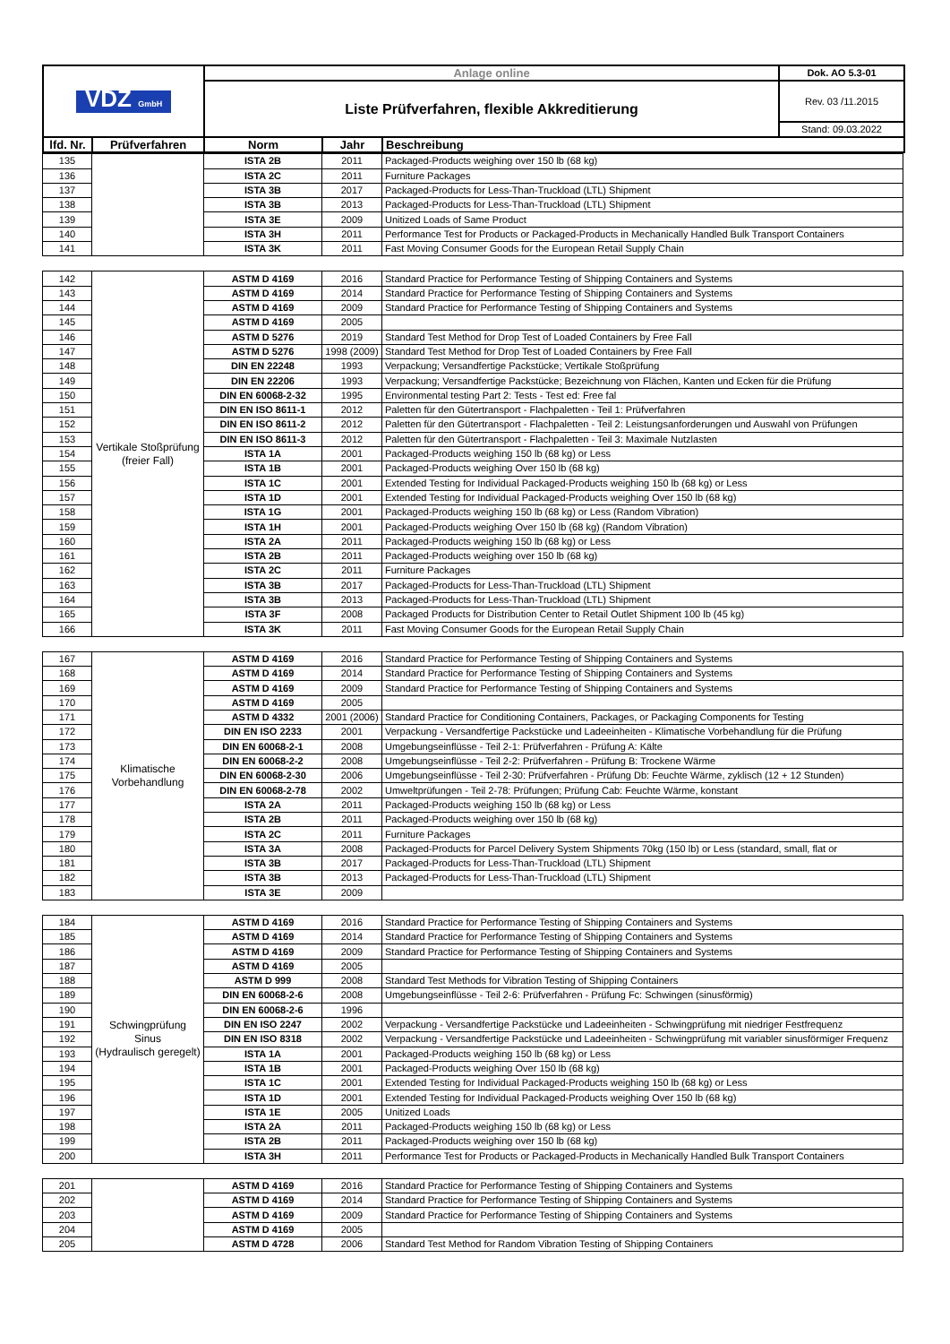| VDZ GmbH | | Anlage online | | | Dok. AO 5.3-01 |
| | | Liste Prüfverfahren, flexible Akkreditierung | | | Rev. 03 /11.2015 |
| | | | | | Stand: 09.03.2022 |
| lfd. Nr. | Prüfverfahren | Norm | Jahr | Beschreibung | |
| 135 | | ISTA 2B | 2011 | Packaged-Products weighing over 150 lb (68 kg) |
| 136 | | ISTA 2C | 2011 | Furniture Packages |
| 137 | | ISTA 3B | 2017 | Packaged-Products for Less-Than-Truckload (LTL) Shipment |
| 138 | | ISTA 3B | 2013 | Packaged-Products for Less-Than-Truckload (LTL) Shipment |
| 139 | | ISTA 3E | 2009 | Unitized Loads of Same Product |
| 140 | | ISTA 3H | 2011 | Performance Test for Products or Packaged-Products in Mechanically Handled Bulk Transport Containers |
| 141 | | ISTA 3K | 2011 | Fast Moving Consumer Goods for the European Retail Supply Chain |
| 142 | Vertikale Stoßprüfung (freier Fall) | ASTM D 4169 | 2016 | Standard Practice for Performance Testing of Shipping Containers and Systems |
| 143 | | ASTM D 4169 | 2014 | Standard Practice for Performance Testing of Shipping Containers and Systems |
| 144 | | ASTM D 4169 | 2009 | Standard Practice for Performance Testing of Shipping Containers and Systems |
| 145 | | ASTM D 4169 | 2005 | |
| 146 | | ASTM D 5276 | 2019 | Standard Test Method for Drop Test of Loaded Containers by Free Fall |
| 147 | | ASTM D 5276 | 1998 (2009) | Standard Test Method for Drop Test of Loaded Containers by Free Fall |
| 148 | | DIN EN 22248 | 1993 | Verpackung; Versandfertige Packstücke; Vertikale Stoßprüfung |
| 149 | | DIN EN 22206 | 1993 | Verpackung; Versandfertige Packstücke; Bezeichnung von Flächen, Kanten und Ecken für die Prüfung |
| 150 | | DIN EN 60068-2-32 | 1995 | Environmental testing Part 2: Tests - Test ed: Free fal |
| 151 | | DIN EN ISO 8611-1 | 2012 | Paletten für den Gütertransport - Flachpaletten - Teil 1: Prüfverfahren |
| 152 | | DIN EN ISO 8611-2 | 2012 | Paletten für den Gütertransport - Flachpaletten - Teil 2: Leistungsanforderungen und Auswahl von Prüfungen |
| 153 | | DIN EN ISO 8611-3 | 2012 | Paletten für den Gütertransport - Flachpaletten - Teil 3: Maximale Nutzlasten |
| 154 | | ISTA 1A | 2001 | Packaged-Products weighing 150 lb (68 kg) or Less |
| 155 | | ISTA 1B | 2001 | Packaged-Products weighing Over 150 lb (68 kg) |
| 156 | | ISTA 1C | 2001 | Extended Testing for Individual Packaged-Products weighing 150 lb (68 kg) or Less |
| 157 | | ISTA 1D | 2001 | Extended Testing for Individual Packaged-Products weighing Over 150 lb (68 kg) |
| 158 | | ISTA 1G | 2001 | Packaged-Products weighing 150 lb (68 kg) or Less (Random Vibration) |
| 159 | | ISTA 1H | 2001 | Packaged-Products weighing Over 150 lb (68 kg) (Random Vibration) |
| 160 | | ISTA 2A | 2011 | Packaged-Products weighing 150 lb (68 kg) or Less |
| 161 | | ISTA 2B | 2011 | Packaged-Products weighing over 150 lb (68 kg) |
| 162 | | ISTA 2C | 2011 | Furniture Packages |
| 163 | | ISTA 3B | 2017 | Packaged-Products for Less-Than-Truckload (LTL) Shipment |
| 164 | | ISTA 3B | 2013 | Packaged-Products for Less-Than-Truckload (LTL) Shipment |
| 165 | | ISTA 3F | 2008 | Packaged Products for Distribution Center to Retail Outlet Shipment 100 lb (45 kg) |
| 166 | | ISTA 3K | 2011 | Fast Moving Consumer Goods for the European Retail Supply Chain |
| 167 | Klimatische Vorbehandlung | ASTM D 4169 | 2016 | Standard Practice for Performance Testing of Shipping Containers and Systems |
| 168 | | ASTM D 4169 | 2014 | Standard Practice for Performance Testing of Shipping Containers and Systems |
| 169 | | ASTM D 4169 | 2009 | Standard Practice for Performance Testing of Shipping Containers and Systems |
| 170 | | ASTM D 4169 | 2005 | |
| 171 | | ASTM D 4332 | 2001 (2006) | Standard Practice for Conditioning Containers, Packages, or Packaging Components for Testing |
| 172 | | DIN EN ISO 2233 | 2001 | Verpackung - Versandfertige Packstücke und Ladeeinheiten - Klimatische Vorbehandlung für die Prüfung |
| 173 | | DIN EN 60068-2-1 | 2008 | Umgebungseinflüsse - Teil 2-1: Prüfverfahren - Prüfung A: Kälte |
| 174 | | DIN EN 60068-2-2 | 2008 | Umgebungseinflüsse - Teil 2-2: Prüfverfahren - Prüfung B: Trockene Wärme |
| 175 | | DIN EN 60068-2-30 | 2006 | Umgebungseinflüsse - Teil 2-30: Prüfverfahren - Prüfung Db: Feuchte Wärme, zyklisch (12 + 12 Stunden) |
| 176 | | DIN EN 60068-2-78 | 2002 | Umweltprüfungen - Teil 2-78: Prüfungen; Prüfung Cab: Feuchte Wärme, konstant |
| 177 | | ISTA 2A | 2011 | Packaged-Products weighing 150 lb (68 kg) or Less |
| 178 | | ISTA 2B | 2011 | Packaged-Products weighing over 150 lb (68 kg) |
| 179 | | ISTA 2C | 2011 | Furniture Packages |
| 180 | | ISTA 3A | 2008 | Packaged-Products for Parcel Delivery System Shipments 70kg (150 lb) or Less (standard, small, flat or |
| 181 | | ISTA 3B | 2017 | Packaged-Products for Less-Than-Truckload (LTL) Shipment |
| 182 | | ISTA 3B | 2013 | Packaged-Products for Less-Than-Truckload (LTL) Shipment |
| 183 | | ISTA 3E | 2009 | |
| 184 | Schwingprüfung Sinus (Hydraulisch geregelt) | ASTM D 4169 | 2016 | Standard Practice for Performance Testing of Shipping Containers and Systems |
| 185 | | ASTM D 4169 | 2014 | Standard Practice for Performance Testing of Shipping Containers and Systems |
| 186 | | ASTM D 4169 | 2009 | Standard Practice for Performance Testing of Shipping Containers and Systems |
| 187 | | ASTM D 4169 | 2005 | |
| 188 | | ASTM D 999 | 2008 | Standard Test Methods for Vibration Testing of Shipping Containers |
| 189 | | DIN EN 60068-2-6 | 2008 | Umgebungseinflüsse - Teil 2-6: Prüfverfahren - Prüfung Fc: Schwingen (sinusförmig) |
| 190 | | DIN EN 60068-2-6 | 1996 | |
| 191 | | DIN EN ISO 2247 | 2002 | Verpackung - Versandfertige Packstücke und Ladeeinheiten - Schwingprüfung mit niedriger Festfrequenz |
| 192 | | DIN EN ISO 8318 | 2002 | Verpackung - Versandfertige Packstücke und Ladeeinheiten - Schwingprüfung mit variabler sinusförmiger Frequenz |
| 193 | | ISTA 1A | 2001 | Packaged-Products weighing 150 lb (68 kg) or Less |
| 194 | | ISTA 1B | 2001 | Packaged-Products weighing Over 150 lb (68 kg) |
| 195 | | ISTA 1C | 2001 | Extended Testing for Individual Packaged-Products weighing 150 lb (68 kg) or Less |
| 196 | | ISTA 1D | 2001 | Extended Testing for Individual Packaged-Products weighing Over 150 lb (68 kg) |
| 197 | | ISTA 1E | 2005 | Unitized Loads |
| 198 | | ISTA 2A | 2011 | Packaged-Products weighing 150 lb (68 kg) or Less |
| 199 | | ISTA 2B | 2011 | Packaged-Products weighing over 150 lb (68 kg) |
| 200 | | ISTA 3H | 2011 | Performance Test for Products or Packaged-Products in Mechanically Handled Bulk Transport Containers |
| 201 | | ASTM D 4169 | 2016 | Standard Practice for Performance Testing of Shipping Containers and Systems |
| 202 | | ASTM D 4169 | 2014 | Standard Practice for Performance Testing of Shipping Containers and Systems |
| 203 | | ASTM D 4169 | 2009 | Standard Practice for Performance Testing of Shipping Containers and Systems |
| 204 | | ASTM D 4169 | 2005 | |
| 205 | | ASTM D 4728 | 2006 | Standard Test Method for Random Vibration Testing of Shipping Containers |